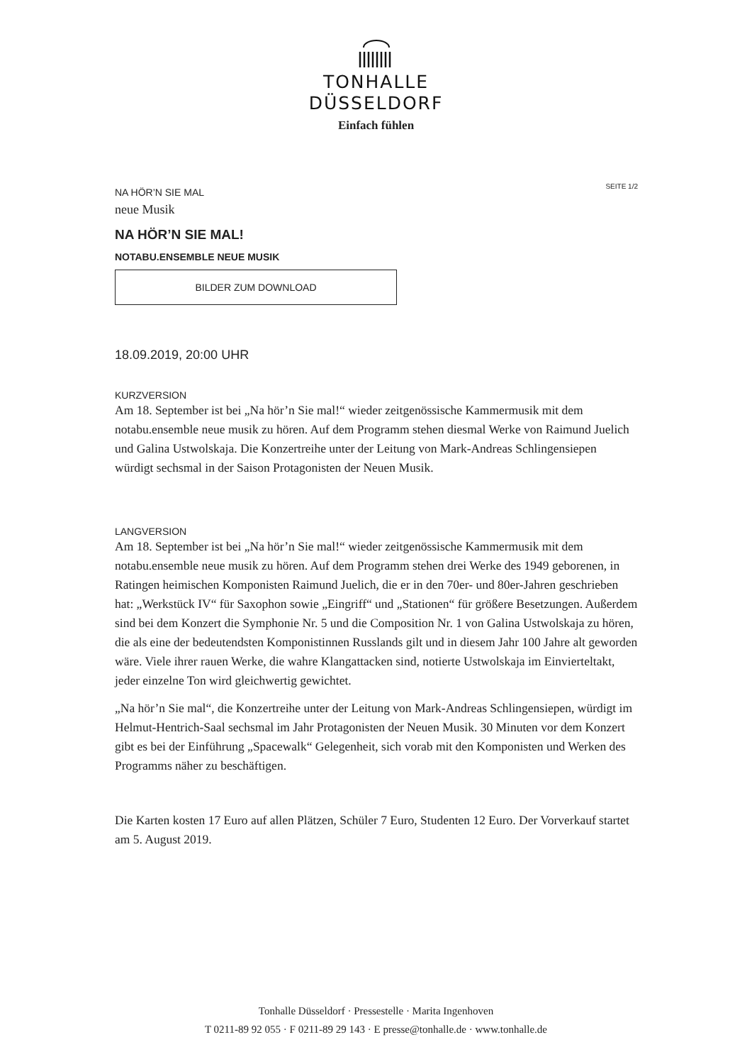TONHALLE
DÜSSELDORF
Einfach fühlen
SEITE 1/2
NA HÖR’N SIE MAL
neue Musik
NA HÖR’N SIE MAL!
NOTABU.ENSEMBLE NEUE MUSIK
BILDER ZUM DOWNLOAD
18.09.2019, 20:00 UHR
KURZVERSION
Am 18. September ist bei „Na hör’n Sie mal!“ wieder zeitgenössische Kammermusik mit dem notabu.ensemble neue musik zu hören. Auf dem Programm stehen diesmal Werke von Raimund Juelich und Galina Ustwolskaja. Die Konzertreihe unter der Leitung von Mark-Andreas Schlingensiepen würdigt sechsmal in der Saison Protagonisten der Neuen Musik.
LANGVERSION
Am 18. September ist bei „Na hör’n Sie mal!“ wieder zeitgenössische Kammermusik mit dem notabu.ensemble neue musik zu hören. Auf dem Programm stehen drei Werke des 1949 geborenen, in Ratingen heimischen Komponisten Raimund Juelich, die er in den 70er- und 80er-Jahren geschrieben hat: „Werkstück IV“ für Saxophon sowie „Eingriff“ und „Stationen“ für größere Besetzungen. Außerdem sind bei dem Konzert die Symphonie Nr. 5 und die Composition Nr. 1 von Galina Ustwolskaja zu hören, die als eine der bedeutendsten Komponistinnen Russlands gilt und in diesem Jahr 100 Jahre alt geworden wäre. Viele ihrer rauen Werke, die wahre Klangattacken sind, notierte Ustwolskaja im Einvierteltakt, jeder einzelne Ton wird gleichwertig gewichtet.
„Na hör’n Sie mal“, die Konzertreihe unter der Leitung von Mark-Andreas Schlingensiepen, würdigt im Helmut-Hentrich-Saal sechsmal im Jahr Protagonisten der Neuen Musik. 30 Minuten vor dem Konzert gibt es bei der Einführung „Spacewalk“ Gelegenheit, sich vorab mit den Komponisten und Werken des Programms näher zu beschäftigen.
Die Karten kosten 17 Euro auf allen Plätzen, Schüler 7 Euro, Studenten 12 Euro. Der Vorverkauf startet am 5. August 2019.
Tonhalle Düsseldorf · Pressestelle · Marita Ingenhoven
T 0211-89 92 055 · F 0211-89 29 143 · E presse@tonhalle.de · www.tonhalle.de